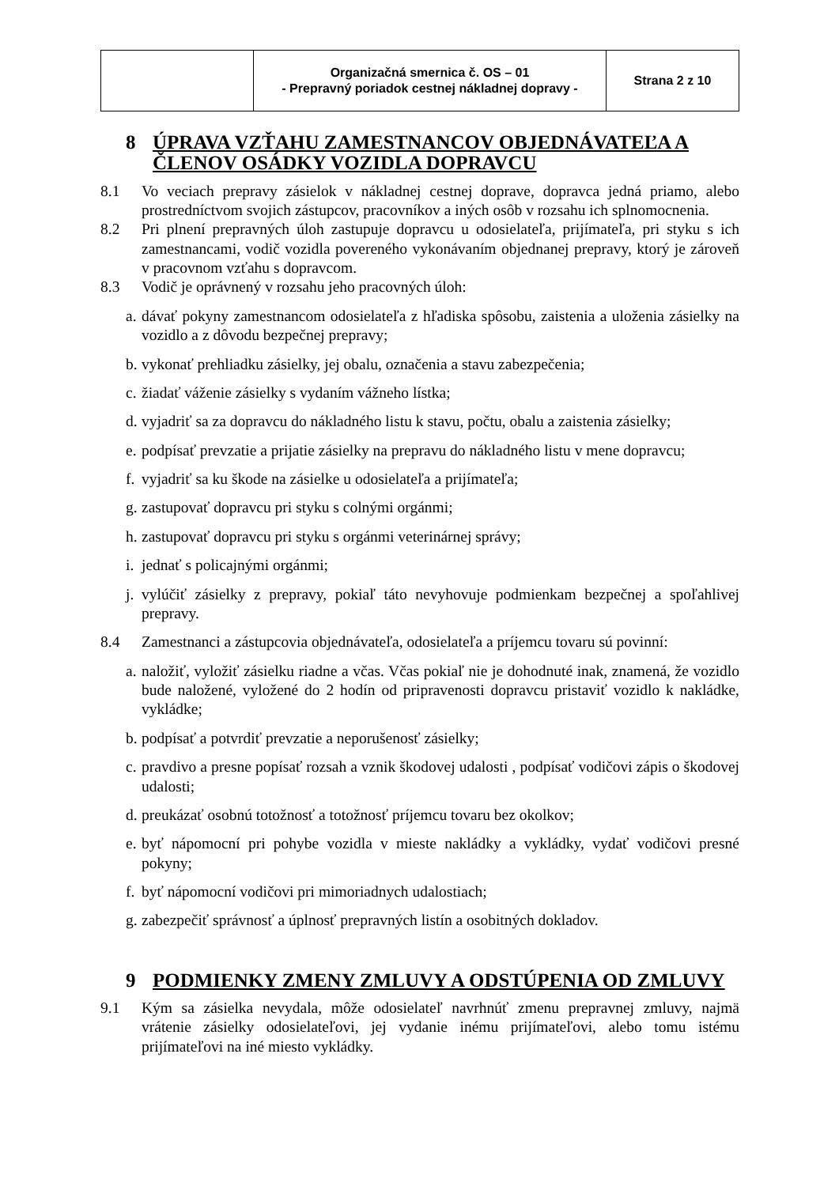| | Organizačná smernica č. OS – 01 - Prepravný poriadok cestnej nákladnej dopravy - | Strana 2 z 10 |
8 ÚPRAVA VZŤAHU ZAMESTNANCOV OBJEDNÁVATEĽA A ČLENOV OSÁDKY VOZIDLA DOPRAVCU
8.1 Vo veciach prepravy zásielok v nákladnej cestnej doprave, dopravca jedná priamo, alebo prostredníctvom svojich zástupcov, pracovníkov a iných osôb v rozsahu ich splnomocnenia.
8.2 Pri plnení prepravných úloh zastupuje dopravcu u odosielateľa, prijímateľa, pri styku s ich zamestnancami, vodič vozidla povereného vykonávaním objednanej prepravy, ktorý je zároveň v pracovnom vzťahu s dopravcom.
8.3 Vodič je oprávnený v rozsahu jeho pracovných úloh:
a. dávať pokyny zamestnancom odosielateľa z hľadiska spôsobu, zaistenia a uloženia zásielky na vozidlo a z dôvodu bezpečnej prepravy;
b. vykonať prehliadku zásielky, jej obalu, označenia a stavu zabezpečenia;
c. žiadať váženie zásielky s vydaním vážneho lístka;
d. vyjadriť sa za dopravcu do nákladného listu k stavu, počtu, obalu a zaistenia zásielky;
e. podpísať prevzatie a prijatie zásielky na prepravu do nákladného listu v mene dopravcu;
f. vyjadriť sa ku škode na zásielke u odosielateľa a prijímateľa;
g. zastupovať dopravcu pri styku s colnými orgánmi;
h. zastupovať dopravcu pri styku s orgánmi veterinárnej správy;
i. jednať s policajnými orgánmi;
j. vylúčiť zásielky z prepravy, pokiaľ táto nevyhovuje podmienkam bezpečnej a spoľahlivej prepravy.
8.4 Zamestnanci a zástupcovia objednávateľa, odosielateľa a príjemcu tovaru sú povinní:
a. naložiť, vyložiť zásielku riadne a včas. Včas pokiaľ nie je dohodnuté inak, znamená, že vozidlo bude naložené, vyložené do 2 hodín od pripravenosti dopravcu pristaviť vozidlo k nakládke, vykládke;
b. podpísať a potvrdiť prevzatie a neporušenosť zásielky;
c. pravdivo a presne popísať rozsah a vznik škodovej udalosti , podpísať vodičovi zápis o škodovej udalosti;
d. preukázať osobnú totožnosť a totožnosť príjemcu tovaru bez okolkov;
e. byť nápomocní pri pohybe vozidla v mieste nakládky a vykládky, vydať vodičovi presné pokyny;
f. byť nápomocní vodičovi pri mimoriadnych udalostiach;
g. zabezpečiť správnosť a úplnosť prepravných listín a osobitných dokladov.
9 PODMIENKY ZMENY ZMLUVY A ODSTÚPENIA OD ZMLUVY
9.1 Kým sa zásielka nevydala, môže odosielateľ navrhnúť zmenu prepravnej zmluvy, najmä vrátenie zásielky odosielateľovi, jej vydanie inému prijímateľovi, alebo tomu istému prijímateľovi na iné miesto vykládky.